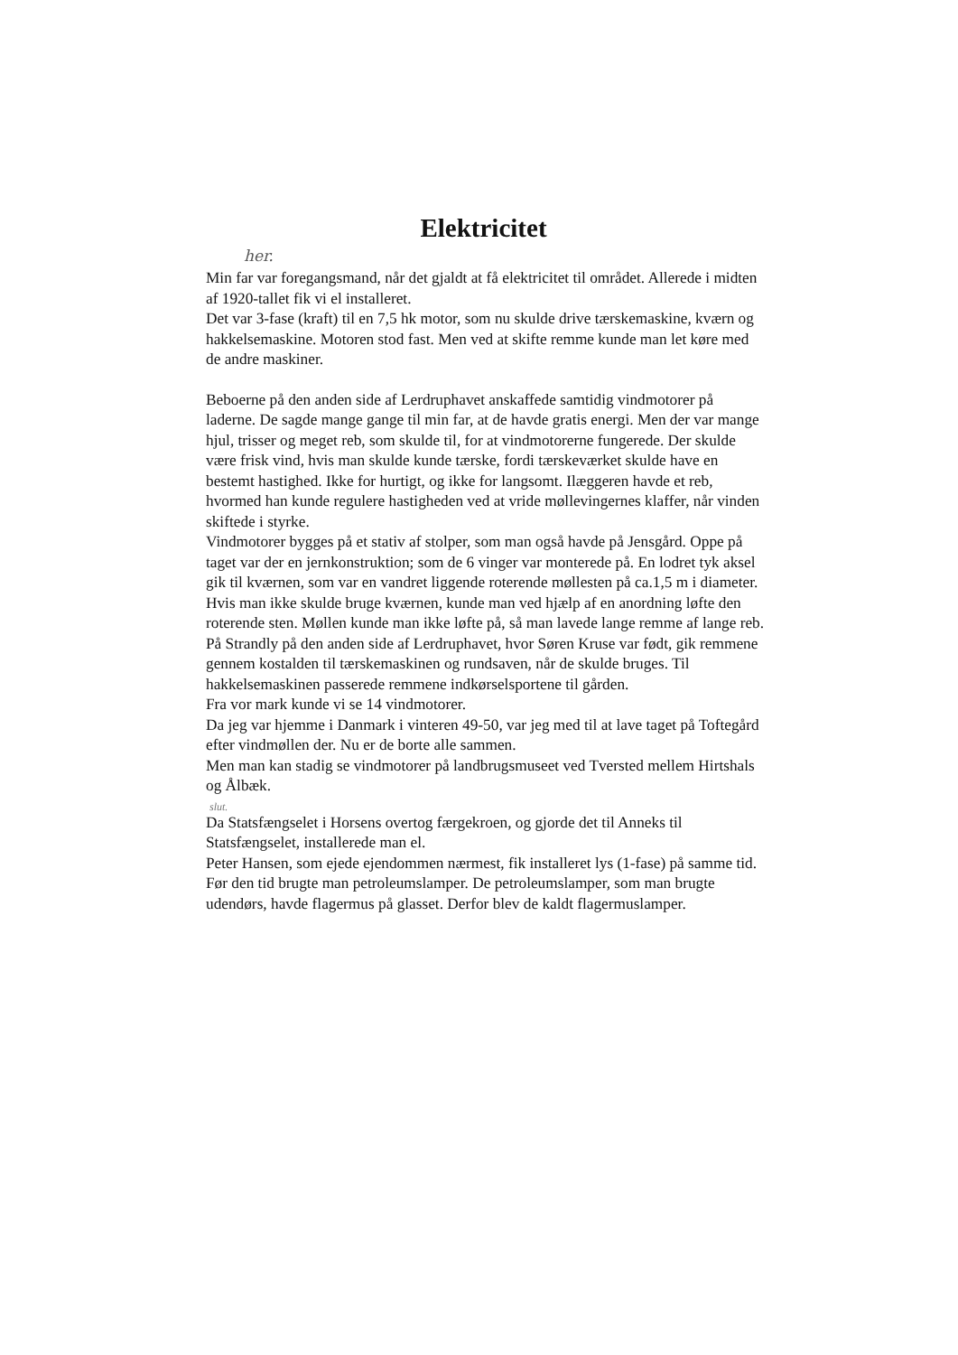Elektricitet
her.
Min far var foregangsmand, når det gjaldt at få elektricitet til området. Allerede i midten af 1920-tallet fik vi el installeret.
Det var 3-fase (kraft) til en 7,5 hk motor, som nu skulde drive tærskemaskine, kværn og hakkelsemaskine. Motoren stod fast. Men ved at skifte remme kunde man let køre med de andre maskiner.
Beboerne på den anden side af Lerdruphavet anskaffede samtidig vindmotorer på laderne. De sagde mange gange til min far, at de havde gratis energi. Men der var mange hjul, trisser og meget reb, som skulde til, for at vindmotorerne fungerede. Der skulde være frisk vind, hvis man skulde kunde tærske, fordi tærskeværket skulde have en bestemt hastighed. Ikke for hurtigt, og ikke for langsomt. Ilæggeren havde et reb, hvormed han kunde regulere hastigheden ved at vride møllevingernes klaffer, når vinden skiftede i styrke.
Vindmotorer bygges på et stativ af stolper, som man også havde på Jensgård. Oppe på taget var der en jernkonstruktion; som de 6 vinger var monterede på. En lodret tyk aksel gik til kværnen, som var en vandret liggende roterende møllesten på ca.1,5 m i diameter. Hvis man ikke skulde bruge kværnen, kunde man ved hjælp af en anordning løfte den roterende sten. Møllen kunde man ikke løfte på, så man lavede lange remme af lange reb.
På Strandly på den anden side af Lerdruphavet, hvor Søren Kruse var født, gik remmene gennem kostalden til tærskemaskinen og rundsaven, når de skulde bruges. Til hakkelsemaskinen passerede remmene indkørselsportene til gården.
Fra vor mark kunde vi se 14 vindmotorer.
Da jeg var hjemme i Danmark i vinteren 49-50, var jeg med til at lave taget på Toftegård efter vindmøllen der. Nu er de borte alle sammen.
Men man kan stadig se vindmotorer på landbrugsmuseet ved Tversted mellem Hirtshals og Ålbæk.
slut.
Da Statsfængselet i Horsens overtog færgekroen, og gjorde det til Anneks til Statsfængselet, installerede man el.
Peter Hansen, som ejede ejendommen nærmest, fik installeret lys (1-fase) på samme tid.
Før den tid brugte man petroleumslamper. De petroleumslamper, som man brugte udendørs, havde flagermus på glasset. Derfor blev de kaldt flagermuslamper.